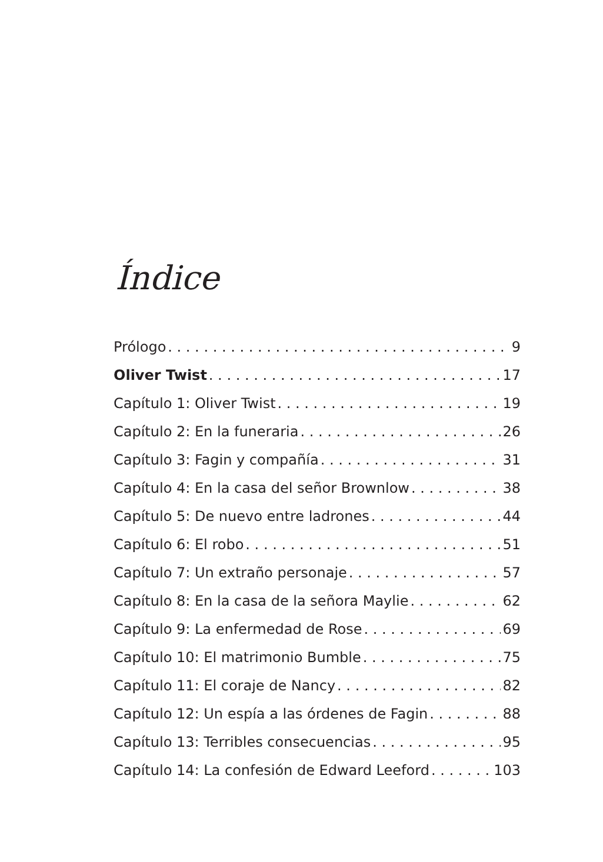Índice
Prólogo 9
Oliver Twist 17
Capítulo 1: Oliver Twist 19
Capítulo 2: En la funeraria 26
Capítulo 3: Fagin y compañía 31
Capítulo 4: En la casa del señor Brownlow 38
Capítulo 5: De nuevo entre ladrones 44
Capítulo 6: El robo 51
Capítulo 7: Un extraño personaje 57
Capítulo 8: En la casa de la señora Maylie 62
Capítulo 9: La enfermedad de Rose 69
Capítulo 10: El matrimonio Bumble 75
Capítulo 11: El coraje de Nancy 82
Capítulo 12: Un espía a las órdenes de Fagin 88
Capítulo 13: Terribles consecuencias 95
Capítulo 14: La confesión de Edward Leeford 103